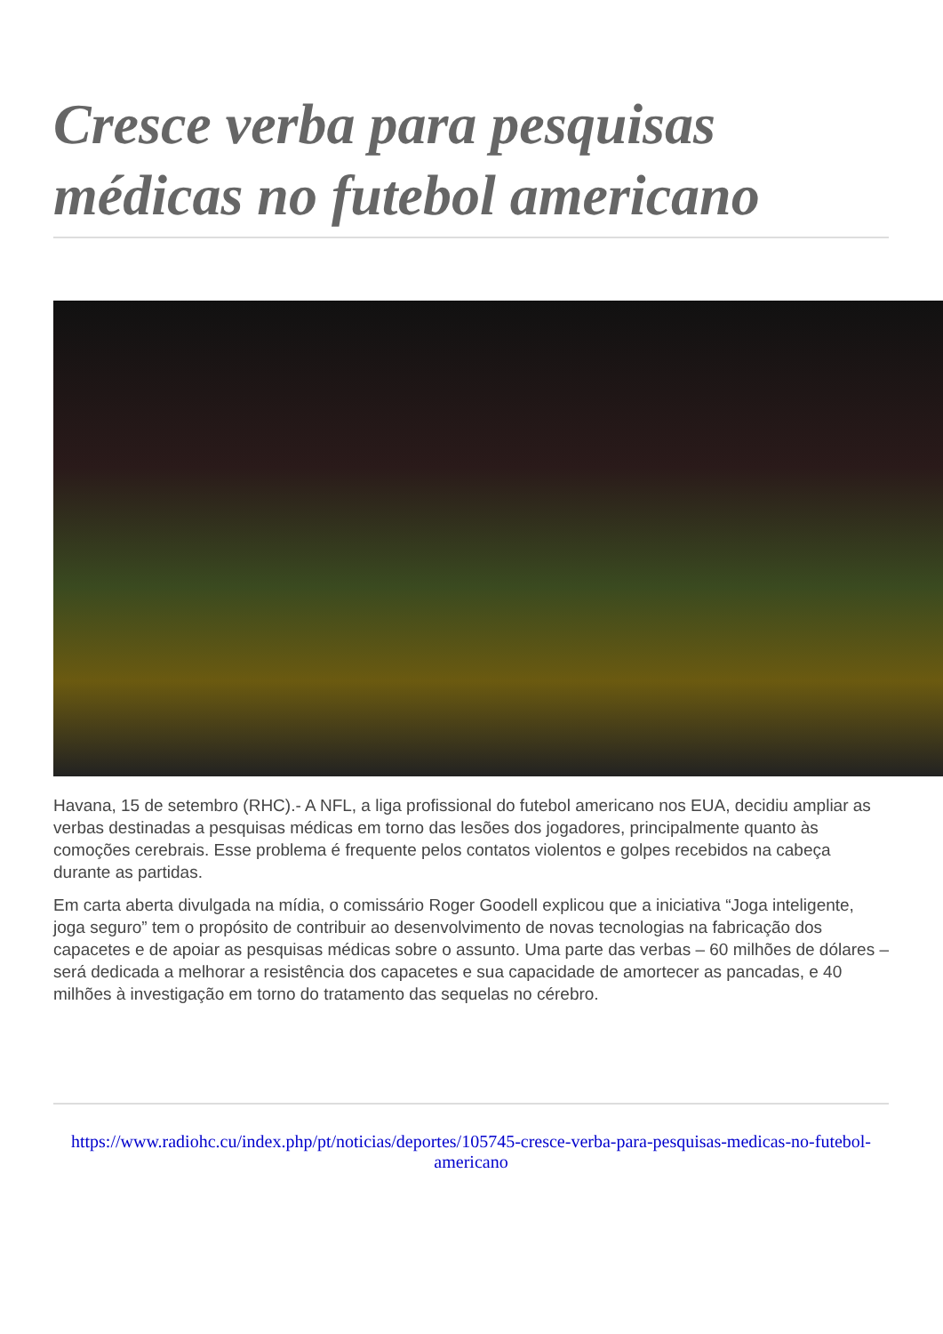Cresce verba para pesquisas médicas no futebol americano
Havana, 15 de setembro (RHC).- A NFL, a liga profissional do futebol americano nos EUA, decidiu ampliar as verbas destinadas a pesquisas médicas em torno das lesões dos jogadores, principalmente quanto às comoções cerebrais. Esse problema é frequente pelos contatos violentos e golpes recebidos na cabeça durante as partidas.
Em carta aberta divulgada na mídia, o comissário Roger Goodell explicou que a iniciativa “Joga inteligente, joga seguro” tem o propósito de contribuir ao desenvolvimento de novas tecnologias na fabricação dos capacetes e de apoiar as pesquisas médicas sobre o assunto. Uma parte das verbas – 60 milhões de dólares – será dedicada a melhorar a resistência dos capacetes e sua capacidade de amortecer as pancadas, e 40 milhões à investigação em torno do tratamento das sequelas no cérebro.
https://www.radiohc.cu/index.php/pt/noticias/deportes/105745-cresce-verba-para-pesquisas-medicas-no-futebol-americano